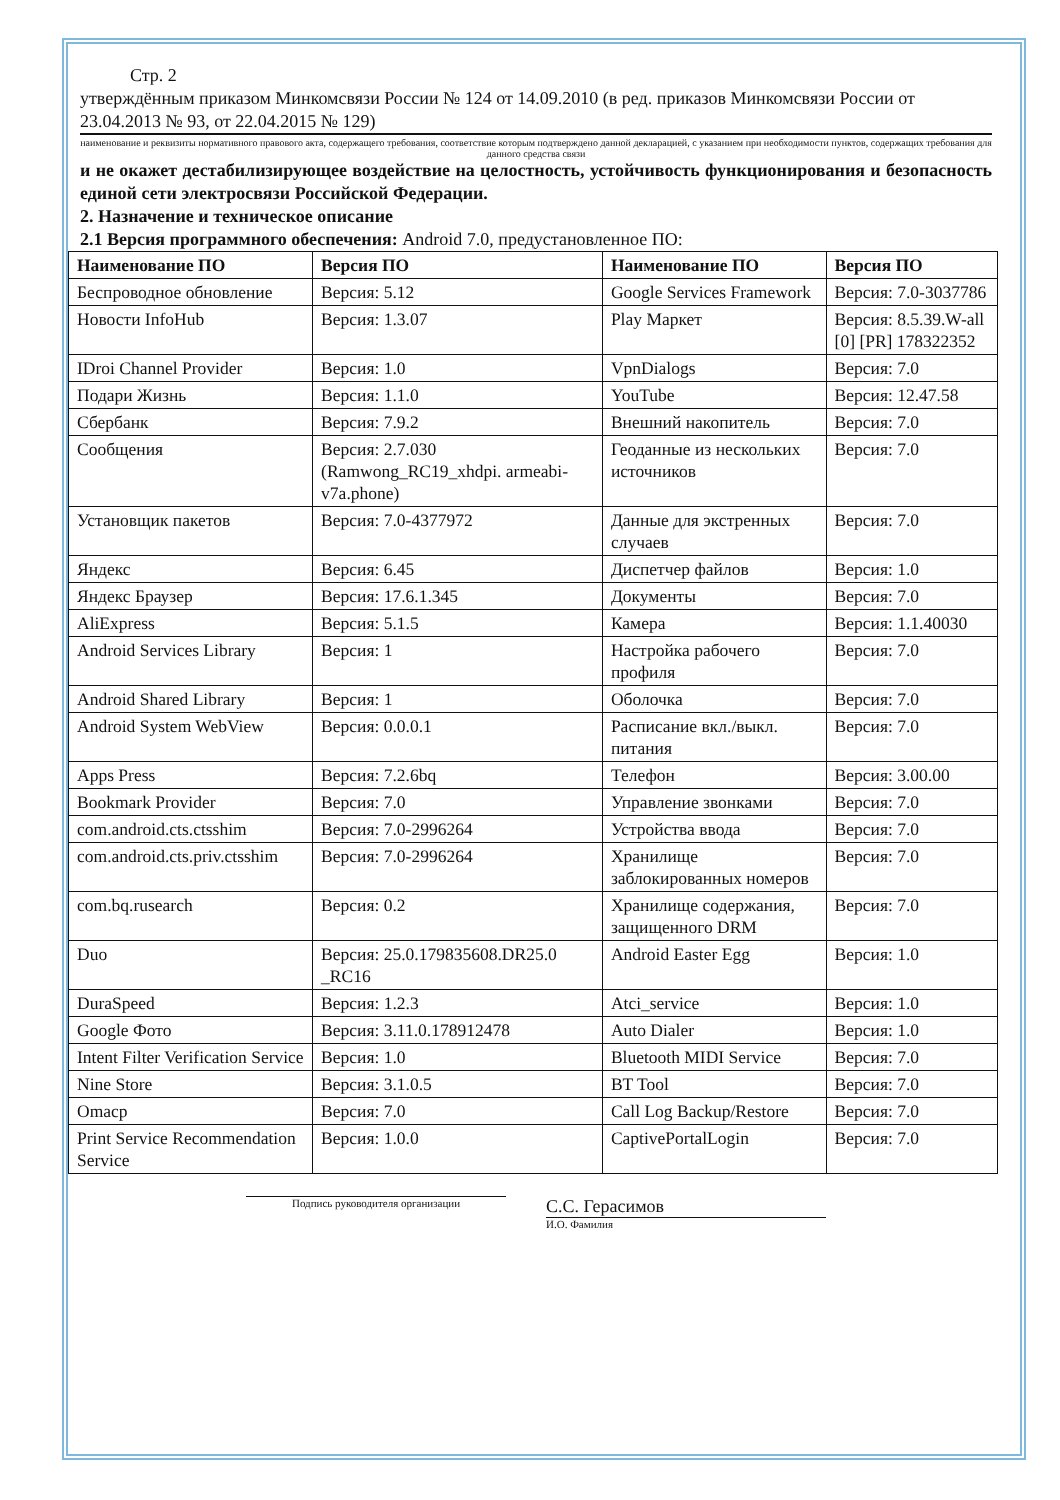Стр. 2
утверждённым приказом Минкомсвязи России № 124 от 14.09.2010 (в ред. приказов Минкомсвязи России от 23.04.2013 № 93, от 22.04.2015 № 129)
наименование и реквизиты нормативного правового акта, содержащего требования, соответствие которым подтверждено данной декларацией, с указанием при необходимости пунктов, содержащих требования для данного средства связи
и не окажет дестабилизирующее воздействие на целостность, устойчивость функционирования и безопасность единой сети электросвязи Российской Федерации.
2. Назначение и техническое описание
2.1 Версия программного обеспечения: Android 7.0, предустановленное ПО:
| Наименование ПО | Версия ПО | Наименование ПО | Версия ПО |
| --- | --- | --- | --- |
| Беспроводное обновление | Версия: 5.12 | Google Services Framework | Версия: 7.0-3037786 |
| Новости InfoHub | Версия: 1.3.07 | Play Маркет | Версия: 8.5.39.W-all [0] [PR] 178322352 |
| IDroi Channel Provider | Версия: 1.0 | VpnDialogs | Версия: 7.0 |
| Подари Жизнь | Версия: 1.1.0 | YouTube | Версия: 12.47.58 |
| Сбербанк | Версия: 7.9.2 | Внешний накопитель | Версия: 7.0 |
| Сообщения | Версия: 2.7.030 (Ramwong_RC19_xhdpi. armeabi-v7a.phone) | Геоданные из нескольких источников | Версия: 7.0 |
| Установщик пакетов | Версия: 7.0-4377972 | Данные для экстренных случаев | Версия: 7.0 |
| Яндекс | Версия: 6.45 | Диспетчер файлов | Версия: 1.0 |
| Яндекс Браузер | Версия: 17.6.1.345 | Документы | Версия: 7.0 |
| AliExpress | Версия: 5.1.5 | Камера | Версия: 1.1.40030 |
| Android Services Library | Версия: 1 | Настройка рабочего профиля | Версия: 7.0 |
| Android Shared Library | Версия: 1 | Оболочка | Версия: 7.0 |
| Android System WebView | Версия: 0.0.0.1 | Расписание вкл./выкл. питания | Версия: 7.0 |
| Apps Press | Версия: 7.2.6bq | Телефон | Версия: 3.00.00 |
| Bookmark Provider | Версия: 7.0 | Управление звонками | Версия: 7.0 |
| com.android.cts.ctsshim | Версия: 7.0-2996264 | Устройства ввода | Версия: 7.0 |
| com.android.cts.priv.ctsshim | Версия: 7.0-2996264 | Хранилище заблокированных номеров | Версия: 7.0 |
| com.bq.rusearch | Версия: 0.2 | Хранилище содержания, защищенного DRM | Версия: 7.0 |
| Duo | Версия: 25.0.179835608.DR25.0 _RC16 | Android Easter Egg | Версия: 1.0 |
| DuraSpeed | Версия: 1.2.3 | Atci_service | Версия: 1.0 |
| Google Фото | Версия: 3.11.0.178912478 | Auto Dialer | Версия: 1.0 |
| Intent Filter Verification Service | Версия: 1.0 | Bluetooth MIDI Service | Версия: 7.0 |
| Nine Store | Версия: 3.1.0.5 | BT Tool | Версия: 7.0 |
| Omacp | Версия: 7.0 | Call Log Backup/Restore | Версия: 7.0 |
| Print Service Recommendation Service | Версия: 1.0.0 | CaptivePortalLogin | Версия: 7.0 |
Подпись руководителя организации
С.С. Герасимов
И.О. Фамилия